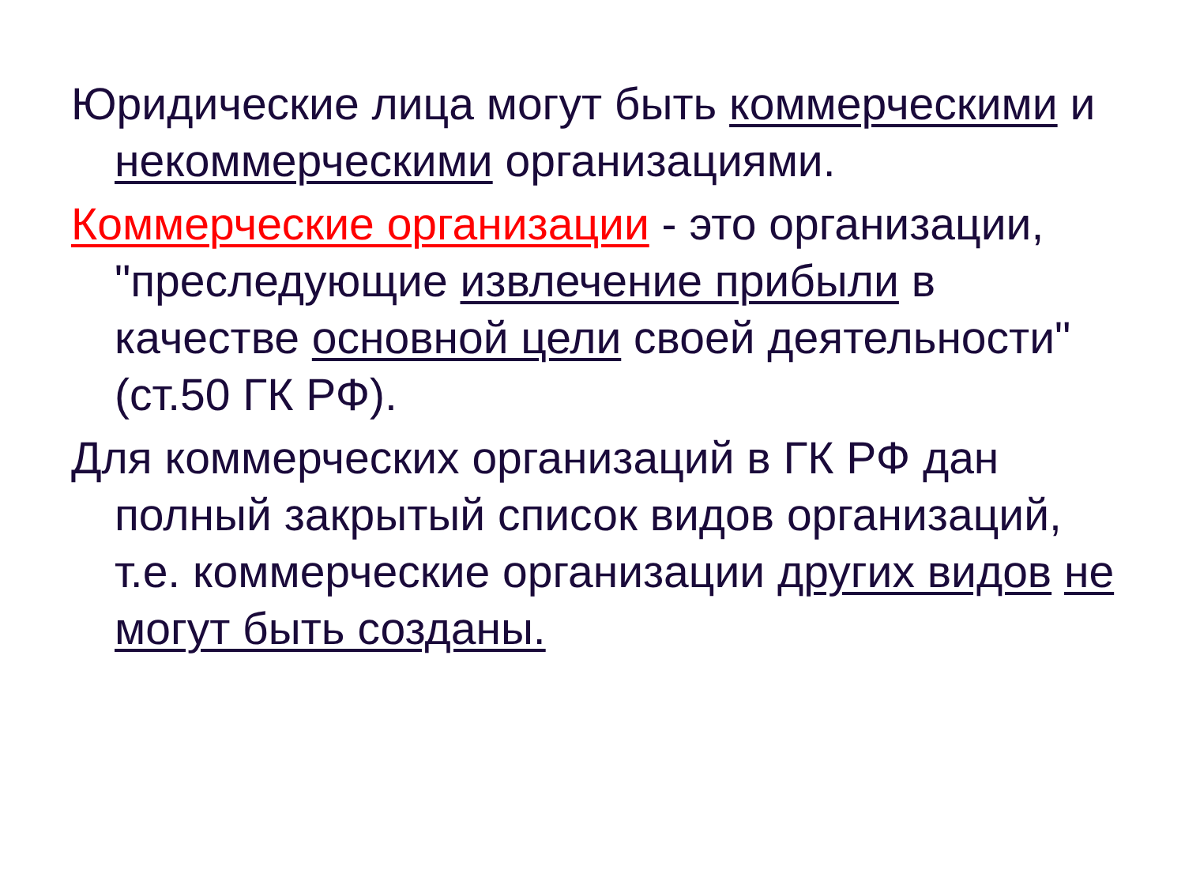Юридические лица могут быть коммерческими и некоммерческими организациями.
Коммерческие организации - это организации, "преследующие извлечение прибыли в качестве основной цели своей деятельности" (ст.50 ГК РФ).
Для коммерческих организаций в ГК РФ дан полный закрытый список видов организаций, т.е. коммерческие организации других видов не могут быть созданы.